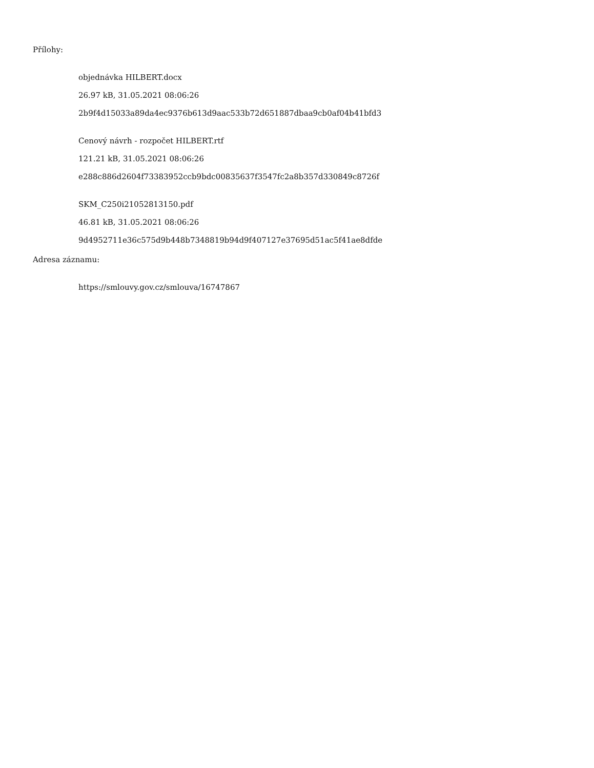Přílohy:
objednávka HILBERT.docx
26.97 kB, 31.05.2021 08:06:26
2b9f4d15033a89da4ec9376b613d9aac533b72d651887dbaa9cb0af04b41bfd3
Cenový návrh - rozpočet HILBERT.rtf
121.21 kB, 31.05.2021 08:06:26
e288c886d2604f73383952ccb9bdc00835637f3547fc2a8b357d330849c8726f
SKM_C250i21052813150.pdf
46.81 kB, 31.05.2021 08:06:26
9d4952711e36c575d9b448b7348819b94d9f407127e37695d51ac5f41ae8dfde
Adresa záznamu:
https://smlouvy.gov.cz/smlouva/16747867